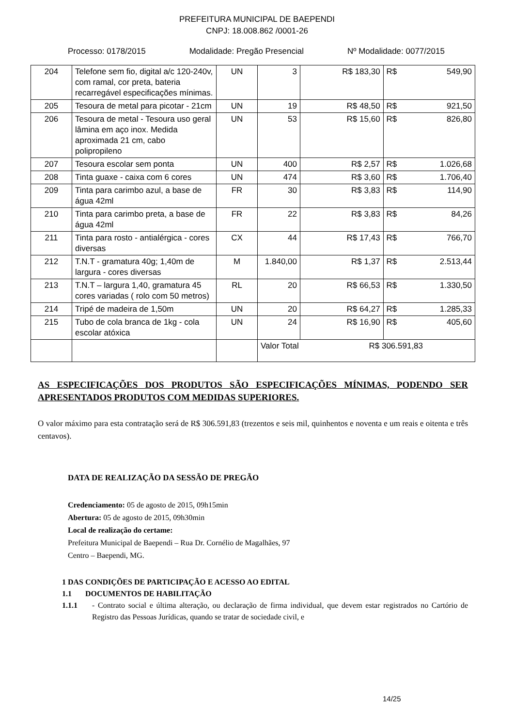PREFEITURA MUNICIPAL DE BAEPENDI
CNPJ: 18.008.862 /0001-26
Processo: 0178/2015 Modalidade: Pregão Presencial Nº Modalidade: 0077/2015
| 204 | Telefone sem fio, digital a/c 120-240v, com ramal, cor preta, bateria recarregável especificações mínimas. | UN | 3 | R$ 183,30 | R$ 549,90 |
| 205 | Tesoura de metal para picotar - 21cm | UN | 19 | R$ 48,50 | R$ 921,50 |
| 206 | Tesoura de metal - Tesoura uso geral lâmina em aço inox. Medida aproximada 21 cm, cabo polipropileno | UN | 53 | R$ 15,60 | R$ 826,80 |
| 207 | Tesoura escolar sem ponta | UN | 400 | R$ 2,57 | R$ 1.026,68 |
| 208 | Tinta guaxe - caixa com 6 cores | UN | 474 | R$ 3,60 | R$ 1.706,40 |
| 209 | Tinta para carimbo azul, a base de água 42ml | FR | 30 | R$ 3,83 | R$ 114,90 |
| 210 | Tinta para carimbo preta, a base de água 42ml | FR | 22 | R$ 3,83 | R$ 84,26 |
| 211 | Tinta para rosto - antialérgica - cores diversas | CX | 44 | R$ 17,43 | R$ 766,70 |
| 212 | T.N.T - gramatura 40g; 1,40m de largura - cores diversas | M | 1.840,00 | R$ 1,37 | R$ 2.513,44 |
| 213 | T.N.T – largura 1,40, gramatura 45 cores variadas ( rolo com 50 metros) | RL | 20 | R$ 66,53 | R$ 1.330,50 |
| 214 | Tripé de madeira de 1,50m | UN | 20 | R$ 64,27 | R$ 1.285,33 |
| 215 | Tubo de cola branca de 1kg - cola escolar atóxica | UN | 24 | R$ 16,90 | R$ 405,60 |
| | | | Valor Total R$ 306.591,83 | | |
AS ESPECIFICAÇÕES DOS PRODUTOS SÃO ESPECIFICAÇÕES MÍNIMAS, PODENDO SER APRESENTADOS PRODUTOS COM MEDIDAS SUPERIORES.
O valor máximo para esta contratação será de R$ 306.591,83 (trezentos e seis mil, quinhentos e noventa e um reais e oitenta e três centavos).
DATA DE REALIZAÇÃO DA SESSÃO DE PREGÃO
Credenciamento: 05 de agosto de 2015, 09h15min
Abertura: 05 de agosto de 2015, 09h30min
Local de realização do certame:
Prefeitura Municipal de Baependi – Rua Dr. Cornélio de Magalhães, 97
Centro – Baependi, MG.
1 DAS CONDIÇÕES DE PARTICIPAÇÃO E ACESSO AO EDITAL
1.1 DOCUMENTOS DE HABILITAÇÃO
1.1.1 - Contrato social e última alteração, ou declaração de firma individual, que devem estar registrados no Cartório de Registro das Pessoas Jurídicas, quando se tratar de sociedade civil, e
14/25